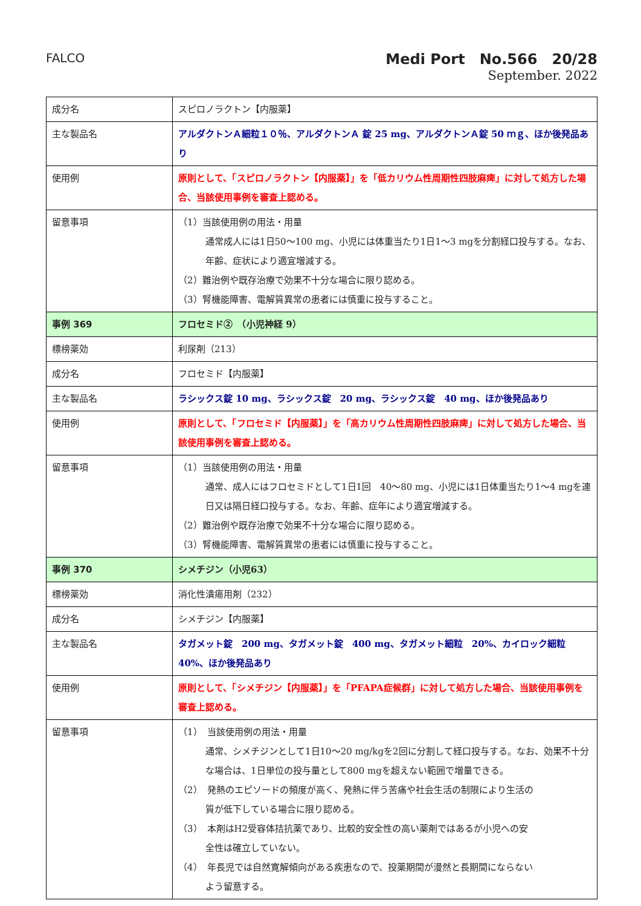FALCO
Medi Port　No.566　20/28
September. 2022
| 成分名 | スピロノラクトン【内服薬】 |
| 主な製品名 | アルダクトンＡ細粒１０％、アルダクトンＡ 錠 25 mg、アルダクトンＡ錠 50 ｍｇ、ほか後発品あり |
| 使用例 | 原則として、「スピロノラクトン【内服薬】」を「低カリウム性周期性四肢麻痺」に対して処方した場合、当該使用事例を審査上認める。 |
| 留意事項 | （1）当該使用例の用法・用量 通常成人には1日50～100 mg、小児には体重当たり1日1～3 mgを分割経口投与する。なお、年齢、症状により適宜増減する。 （2）難治例や既存治療で効果不十分な場合に限り認める。 （3）腎機能障害、電解質異常の患者には慎重に投与すること。 |
| 事例 369 | フロセミド② （小児神経 9） |
| 標榜薬効 | 利尿剤（213） |
| 成分名 | フロセミド【内服薬】 |
| 主な製品名 | ラシックス錠 10 mg、ラシックス錠 20 mg、ラシックス錠 40 mg、ほか後発品あり |
| 使用例 | 原則として、「フロセミド【内服薬】」を「高カリウム性周期性四肢麻痺」に対して処方した場合、当該使用事例を審査上認める。 |
| 留意事項 | （1）当該使用例の用法・用量 通常、成人にはフロセミドとして1日1回 40～80 mg、小児には1日体重当たり1～4 mgを連日又は隔日経口投与する。なお、年齢、症年により適宜増減する。 （2）難治例や既存治療で効果不十分な場合に限り認める。 （3）腎機能障害、電解質異常の患者には慎重に投与すること。 |
| 事例 370 | シメチジン（小児63） |
| 標榜薬効 | 消化性潰瘍用剤（232） |
| 成分名 | シメチジン【内服薬】 |
| 主な製品名 | タガメット錠 200 mg、タガメット錠 400 mg、タガメット細粒 20%、カイロック細粒 40%、ほか後発品あり |
| 使用例 | 原則として、「シメチジン【内服薬】」を「PFAPA症候群」に対して処方した場合、当該使用事例を審査上認める。 |
| 留意事項 | （1） 当該使用例の用法・用量 通常、シメチジンとして1日10～20 mg/kgを2回に分割して経口投与する。なお、効果不十分な場合は、1日単位の投与量として800 mgを超えない範囲で増量できる。 （2） 発熱のエピソードの頻度が高く、発熱に伴う苦痛や社会生活の制限により生活の 質が低下している場合に限り認める。 （3） 本剤はH2受容体拮抗薬であり、比較的安全性の高い薬剤ではあるが小児への安 全性は確立していない。 （4） 年長児では自然寛解傾向がある疾患なので、投薬期間が漫然と長期間にならない よう留意する。 |